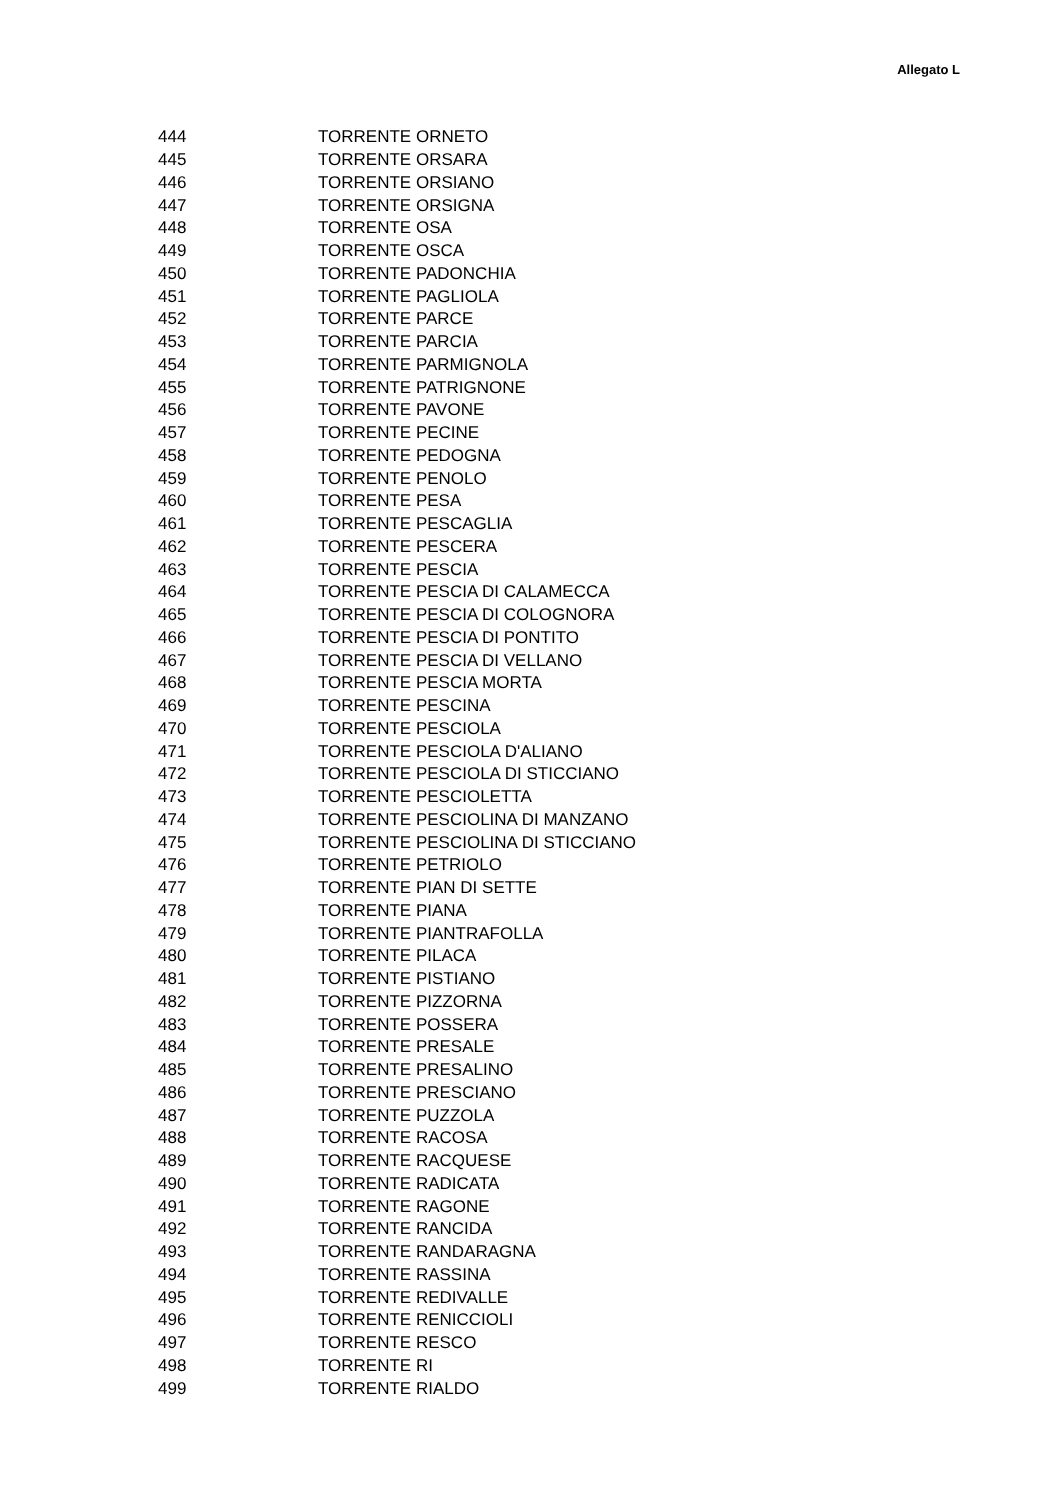Allegato L
| 444 | TORRENTE ORNETO |
| 445 | TORRENTE ORSARA |
| 446 | TORRENTE ORSIANO |
| 447 | TORRENTE ORSIGNA |
| 448 | TORRENTE OSA |
| 449 | TORRENTE OSCA |
| 450 | TORRENTE PADONCHIA |
| 451 | TORRENTE PAGLIOLA |
| 452 | TORRENTE PARCE |
| 453 | TORRENTE PARCIA |
| 454 | TORRENTE PARMIGNOLA |
| 455 | TORRENTE PATRIGNONE |
| 456 | TORRENTE PAVONE |
| 457 | TORRENTE PECINE |
| 458 | TORRENTE PEDOGNA |
| 459 | TORRENTE PENOLO |
| 460 | TORRENTE PESA |
| 461 | TORRENTE PESCAGLIA |
| 462 | TORRENTE PESCERA |
| 463 | TORRENTE PESCIA |
| 464 | TORRENTE PESCIA DI CALAMECCA |
| 465 | TORRENTE PESCIA DI COLOGNORA |
| 466 | TORRENTE PESCIA DI PONTITO |
| 467 | TORRENTE PESCIA DI VELLANO |
| 468 | TORRENTE PESCIA MORTA |
| 469 | TORRENTE PESCINA |
| 470 | TORRENTE PESCIOLA |
| 471 | TORRENTE PESCIOLA D'ALIANO |
| 472 | TORRENTE PESCIOLA DI STICCIANO |
| 473 | TORRENTE PESCIOLETTA |
| 474 | TORRENTE PESCIOLINA DI MANZANO |
| 475 | TORRENTE PESCIOLINA DI STICCIANO |
| 476 | TORRENTE PETRIOLO |
| 477 | TORRENTE PIAN DI SETTE |
| 478 | TORRENTE PIANA |
| 479 | TORRENTE PIANTRAFOLLA |
| 480 | TORRENTE PILACA |
| 481 | TORRENTE PISTIANO |
| 482 | TORRENTE PIZZORNA |
| 483 | TORRENTE POSSERA |
| 484 | TORRENTE PRESALE |
| 485 | TORRENTE PRESALINO |
| 486 | TORRENTE PRESCIANO |
| 487 | TORRENTE PUZZOLA |
| 488 | TORRENTE RACOSA |
| 489 | TORRENTE RACQUESE |
| 490 | TORRENTE RADICATA |
| 491 | TORRENTE RAGONE |
| 492 | TORRENTE RANCIDA |
| 493 | TORRENTE RANDARAGNA |
| 494 | TORRENTE RASSINA |
| 495 | TORRENTE REDIVALLE |
| 496 | TORRENTE RENICCIOLI |
| 497 | TORRENTE RESCO |
| 498 | TORRENTE RI |
| 499 | TORRENTE RIALDO |